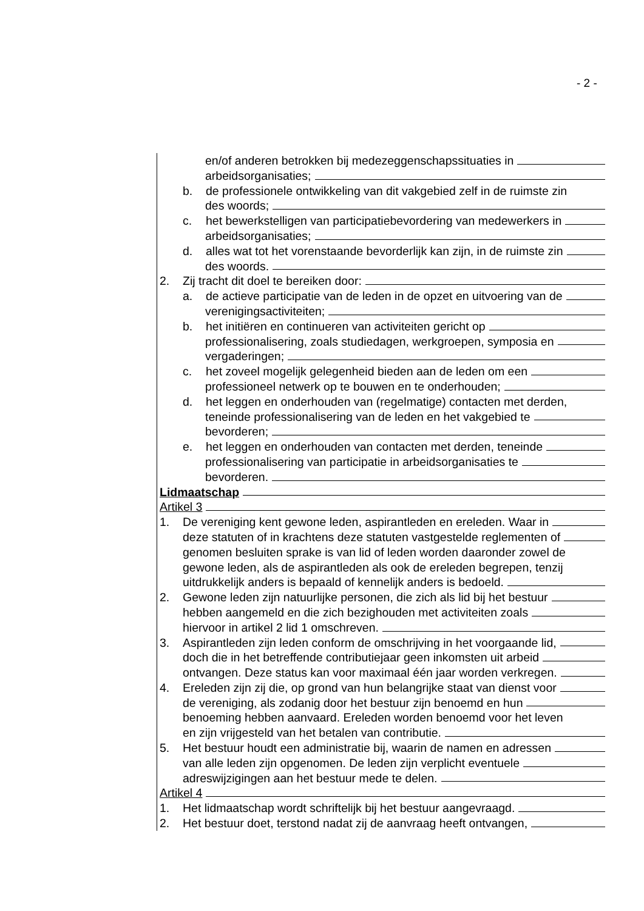- 2 -
en/of anderen betrokken bij medezeggenschapssituaties in
arbeidsorganisaties;
b. de professionele ontwikkeling van dit vakgebied zelf in de ruimste zin
des woords;
c. het bewerkstelligen van participatiebevordering van medewerkers in
arbeidsorganisaties;
d. alles wat tot het vorenstaande bevorderlijk kan zijn, in de ruimste zin
des woords.
2. Zij tracht dit doel te bereiken door:
a. de actieve participatie van de leden in de opzet en uitvoering van de
verenigingsactiviteiten;
b. het initiëren en continueren van activiteiten gericht op
professionalisering, zoals studiedagen, werkgroepen, symposia en
vergaderingen;
c. het zoveel mogelijk gelegenheid bieden aan de leden om een
professioneel netwerk op te bouwen en te onderhouden;
d. het leggen en onderhouden van (regelmatige) contacten met derden,
teneinde professionalisering van de leden en het vakgebied te
bevorderen;
e. het leggen en onderhouden van contacten met derden, teneinde
professionalisering van participatie in arbeidsorganisaties te
bevorderen.
Lidmaatschap
Artikel 3
1. De vereniging kent gewone leden, aspirantleden en ereleden. Waar in
deze statuten of in krachtens deze statuten vastgestelde reglementen of
genomen besluiten sprake is van lid of leden worden daaronder zowel de
gewone leden, als de aspirantleden als ook de ereleden begrepen, tenzij
uitdrukkelijk anders is bepaald of kennelijk anders is bedoeld.
2. Gewone leden zijn natuurlijke personen, die zich als lid bij het bestuur
hebben aangemeld en die zich bezighouden met activiteiten zoals
hiervoor in artikel 2 lid 1 omschreven.
3. Aspirantleden zijn leden conform de omschrijving in het voorgaande lid,
doch die in het betreffende contributiejaar geen inkomsten uit arbeid
ontvangen. Deze status kan voor maximaal één jaar worden verkregen.
4. Ereleden zijn zij die, op grond van hun belangrijke staat van dienst voor
de vereniging, als zodanig door het bestuur zijn benoemd en hun
benoeming hebben aanvaard. Ereleden worden benoemd voor het leven
en zijn vrijgesteld van het betalen van contributie.
5. Het bestuur houdt een administratie bij, waarin de namen en adressen
van alle leden zijn opgenomen. De leden zijn verplicht eventuele
adreswijzigingen aan het bestuur mede te delen.
Artikel 4
1. Het lidmaatschap wordt schriftelijk bij het bestuur aangevraagd.
2. Het bestuur doet, terstond nadat zij de aanvraag heeft ontvangen,